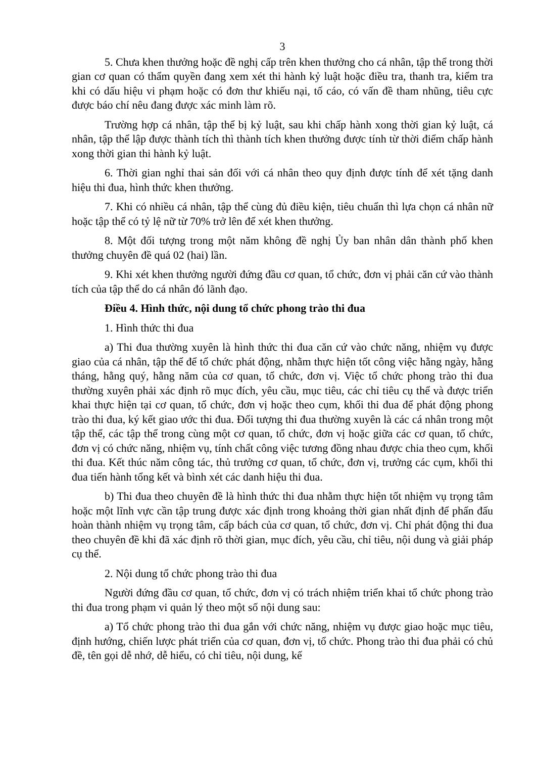3
5. Chưa khen thưởng hoặc đề nghị cấp trên khen thưởng cho cá nhân, tập thể trong thời gian cơ quan có thẩm quyền đang xem xét thi hành kỷ luật hoặc điều tra, thanh tra, kiểm tra khi có dấu hiệu vi phạm hoặc có đơn thư khiếu nại, tố cáo, có vấn đề tham nhũng, tiêu cực được báo chí nêu đang được xác minh làm rõ.
Trường hợp cá nhân, tập thể bị kỷ luật, sau khi chấp hành xong thời gian kỷ luật, cá nhân, tập thể lập được thành tích thì thành tích khen thưởng được tính từ thời điểm chấp hành xong thời gian thi hành kỷ luật.
6. Thời gian nghỉ thai sản đối với cá nhân theo quy định được tính để xét tặng danh hiệu thi đua, hình thức khen thưởng.
7. Khi có nhiều cá nhân, tập thể cùng đủ điều kiện, tiêu chuẩn thì lựa chọn cá nhân nữ hoặc tập thể có tỷ lệ nữ từ 70% trở lên để xét khen thưởng.
8. Một đối tượng trong một năm không đề nghị Ủy ban nhân dân thành phố khen thưởng chuyên đề quá 02 (hai) lần.
9. Khi xét khen thưởng người đứng đầu cơ quan, tổ chức, đơn vị phải căn cứ vào thành tích của tập thể do cá nhân đó lãnh đạo.
Điều 4. Hình thức, nội dung tổ chức phong trào thi đua
1. Hình thức thi đua
a) Thi đua thường xuyên là hình thức thi đua căn cứ vào chức năng, nhiệm vụ được giao của cá nhân, tập thể để tổ chức phát động, nhằm thực hiện tốt công việc hằng ngày, hằng tháng, hằng quý, hằng năm của cơ quan, tổ chức, đơn vị. Việc tổ chức phong trào thi đua thường xuyên phải xác định rõ mục đích, yêu cầu, mục tiêu, các chỉ tiêu cụ thể và được triển khai thực hiện tại cơ quan, tổ chức, đơn vị hoặc theo cụm, khối thi đua để phát động phong trào thi đua, ký kết giao ước thi đua. Đối tượng thi đua thường xuyên là các cá nhân trong một tập thể, các tập thể trong cùng một cơ quan, tổ chức, đơn vị hoặc giữa các cơ quan, tổ chức, đơn vị có chức năng, nhiệm vụ, tính chất công việc tương đồng nhau được chia theo cụm, khối thi đua. Kết thúc năm công tác, thủ trưởng cơ quan, tổ chức, đơn vị, trưởng các cụm, khối thi đua tiến hành tổng kết và bình xét các danh hiệu thi đua.
b) Thi đua theo chuyên đề là hình thức thi đua nhằm thực hiện tốt nhiệm vụ trọng tâm hoặc một lĩnh vực cần tập trung được xác định trong khoảng thời gian nhất định để phấn đấu hoàn thành nhiệm vụ trọng tâm, cấp bách của cơ quan, tổ chức, đơn vị. Chỉ phát động thi đua theo chuyên đề khi đã xác định rõ thời gian, mục đích, yêu cầu, chỉ tiêu, nội dung và giải pháp cụ thể.
2. Nội dung tổ chức phong trào thi đua
Người đứng đầu cơ quan, tổ chức, đơn vị có trách nhiệm triển khai tổ chức phong trào thi đua trong phạm vi quản lý theo một số nội dung sau:
a) Tổ chức phong trào thi đua gắn với chức năng, nhiệm vụ được giao hoặc mục tiêu, định hướng, chiến lược phát triển của cơ quan, đơn vị, tổ chức. Phong trào thi đua phải có chủ đề, tên gọi dễ nhớ, dễ hiểu, có chỉ tiêu, nội dung, kế